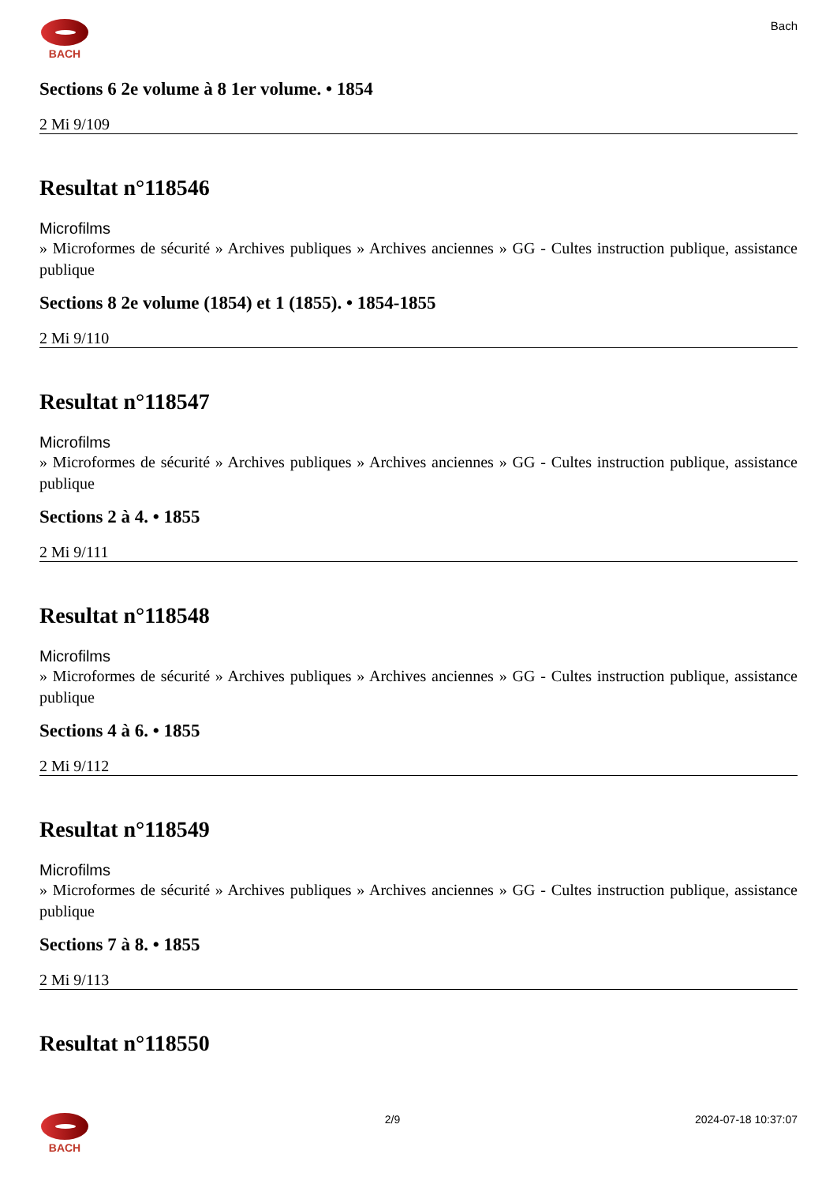BACH Bach
Sections 6 2e volume à 8 1er volume. • 1854
2 Mi 9/109
Resultat n°118546
Microfilms
» Microformes de sécurité » Archives publiques » Archives anciennes » GG - Cultes instruction publique, assistance publique
Sections 8 2e volume (1854) et 1 (1855). • 1854-1855
2 Mi 9/110
Resultat n°118547
Microfilms
» Microformes de sécurité » Archives publiques » Archives anciennes » GG - Cultes instruction publique, assistance publique
Sections 2 à 4. • 1855
2 Mi 9/111
Resultat n°118548
Microfilms
» Microformes de sécurité » Archives publiques » Archives anciennes » GG - Cultes instruction publique, assistance publique
Sections 4 à 6. • 1855
2 Mi 9/112
Resultat n°118549
Microfilms
» Microformes de sécurité » Archives publiques » Archives anciennes » GG - Cultes instruction publique, assistance publique
Sections 7 à 8. • 1855
2 Mi 9/113
Resultat n°118550
BACH 2/9 2024-07-18 10:37:07